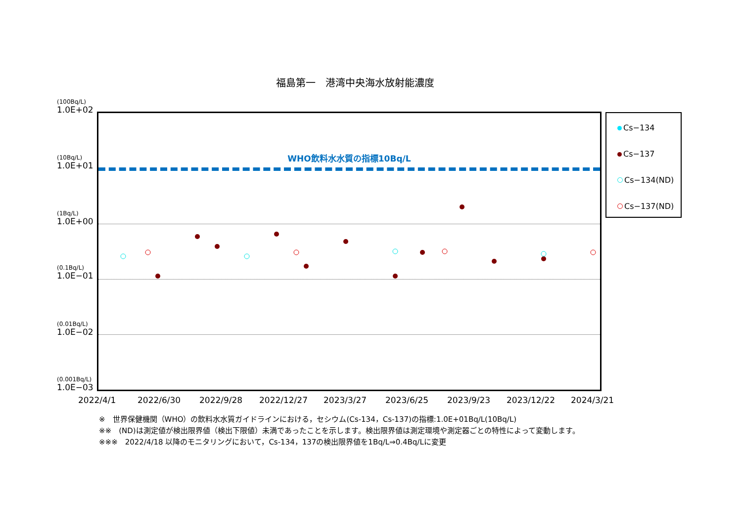福島第一　港湾中央海水放射能濃度
(100Bq/L)
1.0E+02
(10Bq/L)
1.0E+01
(1Bq/L)
1.0E+00
(0.1Bq/L)
1.0E−01
(0.01Bq/L)
1.0E−02
(0.001Bq/L)
1.0E−03
WHO飲料水水質の指標10Bq/L
2022/4/1 2022/6/30 2022/9/28 2022/12/27 2023/3/27 2023/6/25 2023/9/23 2023/12/22 2024/3/21
Cs−134
Cs−137
Cs−134(ND)
Cs−137(ND)
※　世界保健機関（WHO）の飲料水水質ガイドラインにおける，セシウム(Cs-134，Cs-137)の指標:1.0E+01Bq/L(10Bq/L)
※※　(ND)は測定値が検出限界値（検出下限値）未満であったことを示します。検出限界値は測定環境や測定器ごとの特性によって変動します。
※※※　2022/4/18 以降のモニタリングにおいて，Cs-134，137の検出限界値を1Bq/L⇒0.4Bq/Lに変更